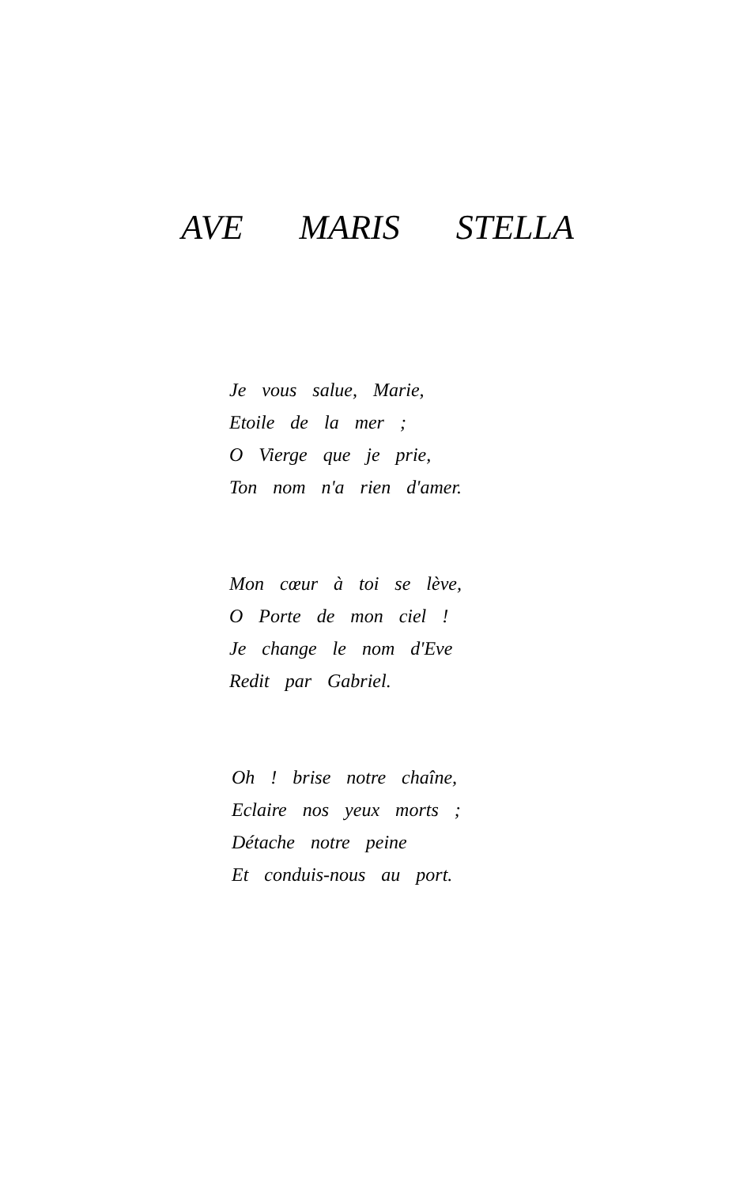AVE MARIS STELLA
Je vous salue, Marie,
Etoile de la mer ;
O Vierge que je prie,
Ton nom n'a rien d'amer.
Mon cœur à toi se lève,
O Porte de mon ciel !
Je change le nom d'Eve
Redit par Gabriel.
Oh ! brise notre chaîne,
Eclaire nos yeux morts ;
Détache notre peine
Et conduis-nous au port.